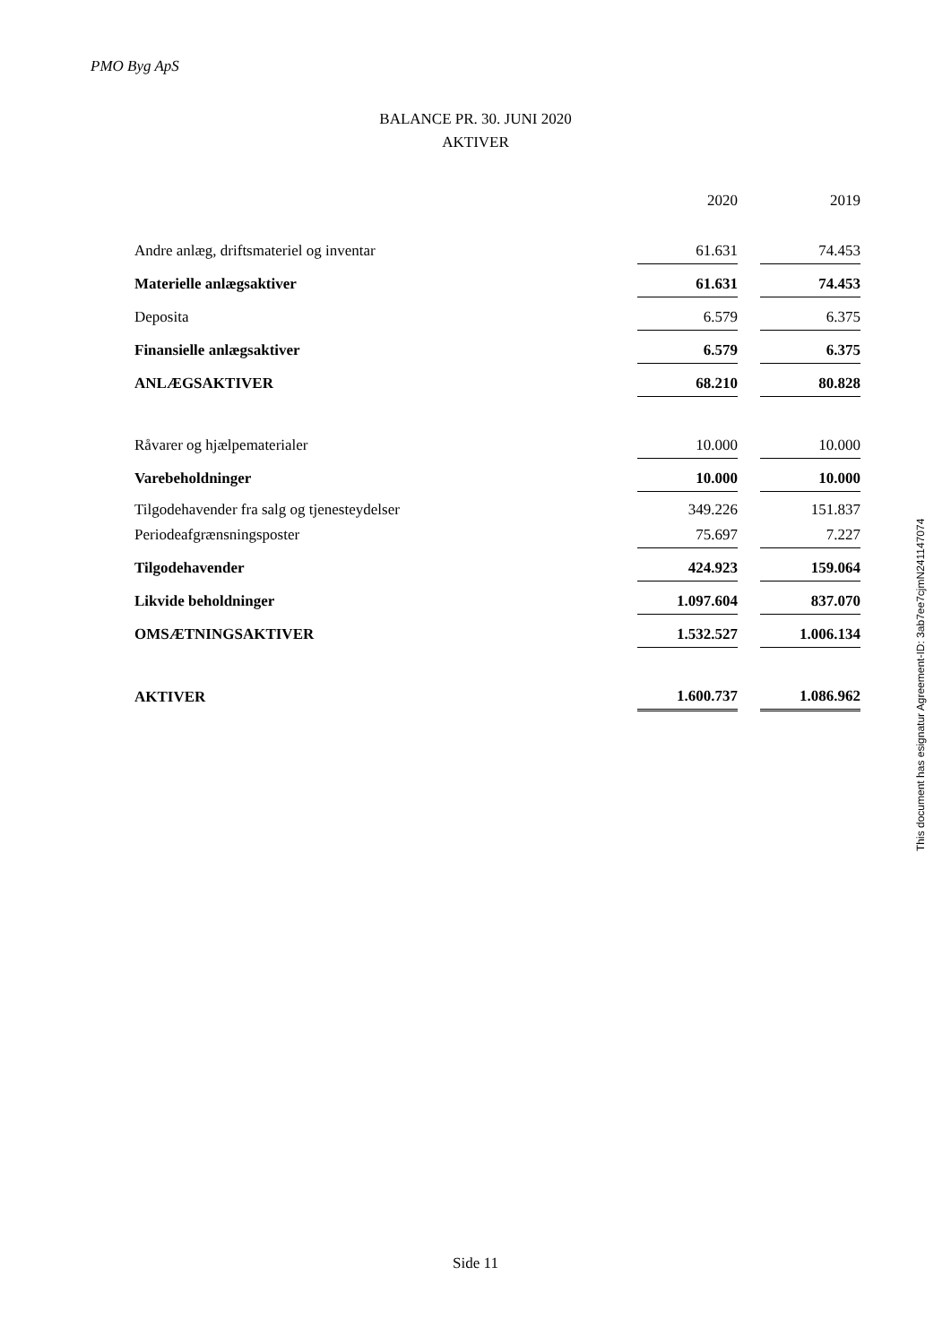PMO Byg ApS
BALANCE PR. 30. JUNI 2020
AKTIVER
| | 2020 | | 2019 |
| Andre anlæg, driftsmateriel og inventar | 61.631 | | 74.453 |
| Materielle anlægsaktiver | 61.631 | | 74.453 |
| Deposita | 6.579 | | 6.375 |
| Finansielle anlægsaktiver | 6.579 | | 6.375 |
| ANLÆGSAKTIVER | 68.210 | | 80.828 |
| Råvarer og hjælpematerialer | 10.000 | | 10.000 |
| Varebeholdninger | 10.000 | | 10.000 |
| Tilgodehavender fra salg og tjenesteydelser | 349.226 | | 151.837 |
| Periodeafgrænsningsposter | 75.697 | | 7.227 |
| Tilgodehavender | 424.923 | | 159.064 |
| Likvide beholdninger | 1.097.604 | | 837.070 |
| OMSÆTNINGSAKTIVER | 1.532.527 | | 1.006.134 |
| AKTIVER | 1.600.737 | | 1.086.962 |
This document has esignatur Agreement-ID: 3ab7ee7cjmN241147074
Side 11